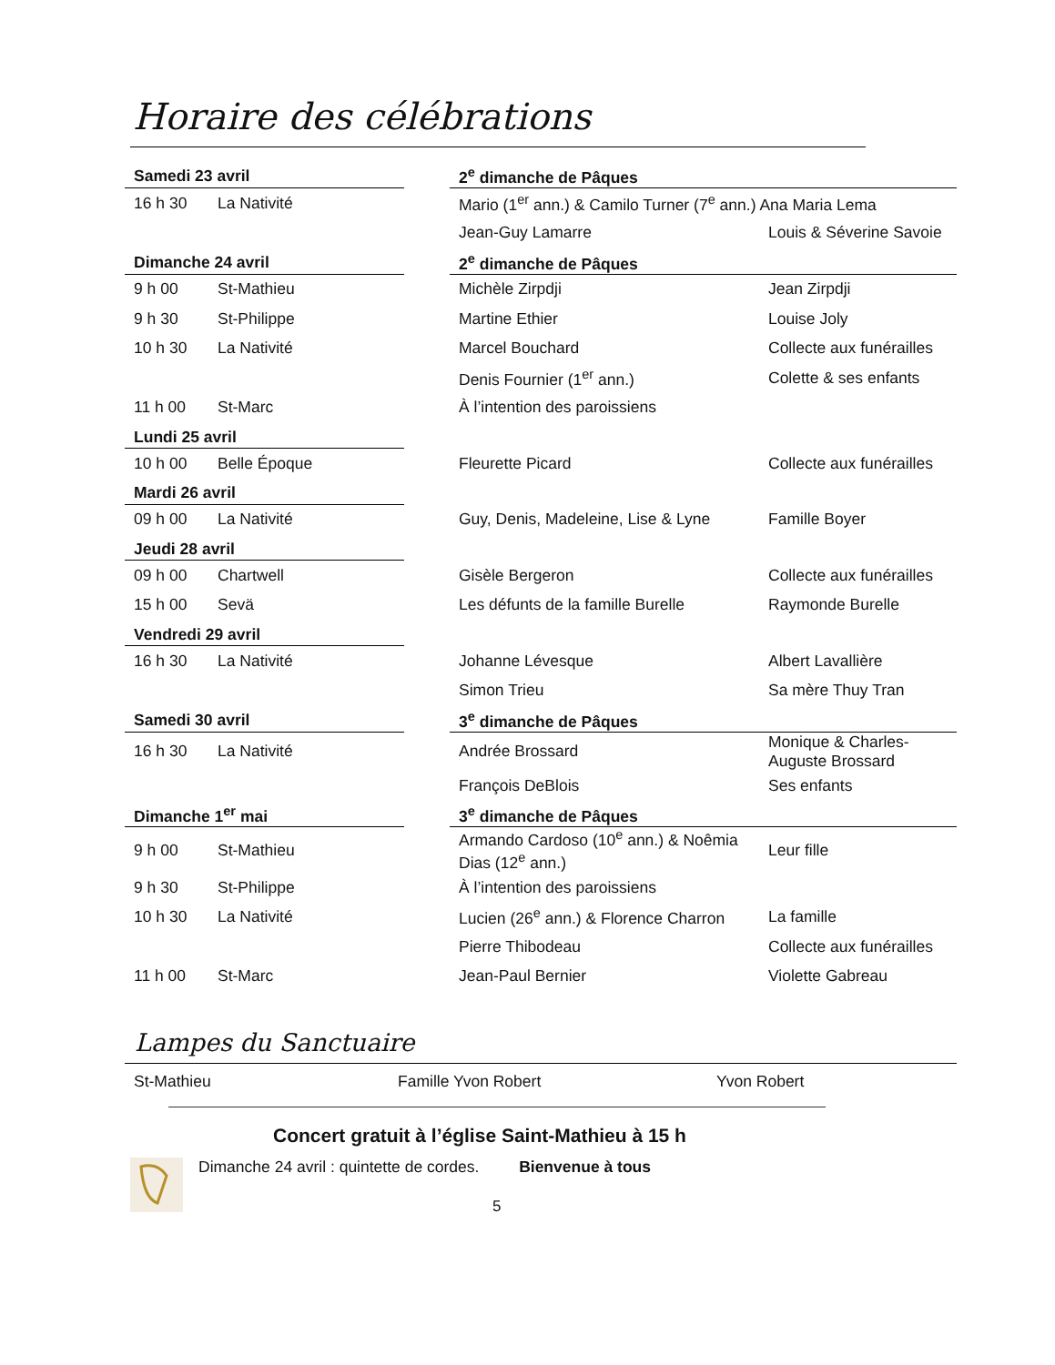Horaire des célébrations
| Samedi 23 avril | | | 2<sup>e</sup> dimanche de Pâques | |
| 16 h 30 | La Nativité | | Mario (1<sup>er</sup> ann.) & Camilo Turner (7<sup>e</sup> ann.) Ana Maria Lema | |
| | | | Jean-Guy Lamarre | Louis & Séverine Savoie |
| Dimanche 24 avril | | | 2<sup>e</sup> dimanche de Pâques | |
| 9 h 00 | St-Mathieu | | Michèle Zirpdji | Jean Zirpdji |
| 9 h 30 | St-Philippe | | Martine Ethier | Louise Joly |
| 10 h 30 | La Nativité | | Marcel Bouchard | Collecte aux funérailles |
| | | | Denis Fournier (1<sup>er</sup> ann.) | Colette & ses enfants |
| 11 h 00 | St-Marc | | À l’intention des paroissiens | |
| Lundi 25 avril | | | | |
| 10 h 00 | Belle Époque | | Fleurette Picard | Collecte aux funérailles |
| Mardi 26 avril | | | | |
| 09 h 00 | La Nativité | | Guy, Denis, Madeleine, Lise & Lyne | Famille Boyer |
| Jeudi 28 avril | | | | |
| 09 h 00 | Chartwell | | Gisèle Bergeron | Collecte aux funérailles |
| 15 h 00 | Sevä | | Les défunts de la famille Burelle | Raymonde Burelle |
| Vendredi 29 avril | | | | |
| 16 h 30 | La Nativité | | Johanne Lévesque | Albert Lavallière |
| | | | Simon Trieu | Sa mère Thuy Tran |
| Samedi 30 avril | | | 3<sup>e</sup> dimanche de Pâques | |
| 16 h 30 | La Nativité | | Andrée Brossard | Monique & Charles-Auguste Brossard |
| | | | François DeBlois | Ses enfants |
| Dimanche 1<sup>er</sup> mai | | | 3<sup>e</sup> dimanche de Pâques | |
| 9 h 00 | St-Mathieu | | Armando Cardoso (10<sup>e</sup> ann.) & Noêmia Dias (12<sup>e</sup> ann.) | Leur fille |
| 9 h 30 | St-Philippe | | À l’intention des paroissiens | |
| 10 h 30 | La Nativité | | Lucien (26<sup>e</sup> ann.) & Florence Charron | La famille |
| | | | Pierre Thibodeau | Collecte aux funérailles |
| 11 h 00 | St-Marc | | Jean-Paul Bernier | Violette Gabreau |
Lampes du Sanctuaire
St-Mathieu Famille Yvon Robert Yvon Robert
Concert gratuit à l’église Saint-Mathieu à 15 h
Dimanche 24 avril : quintette de cordes. Bienvenue à tous
5